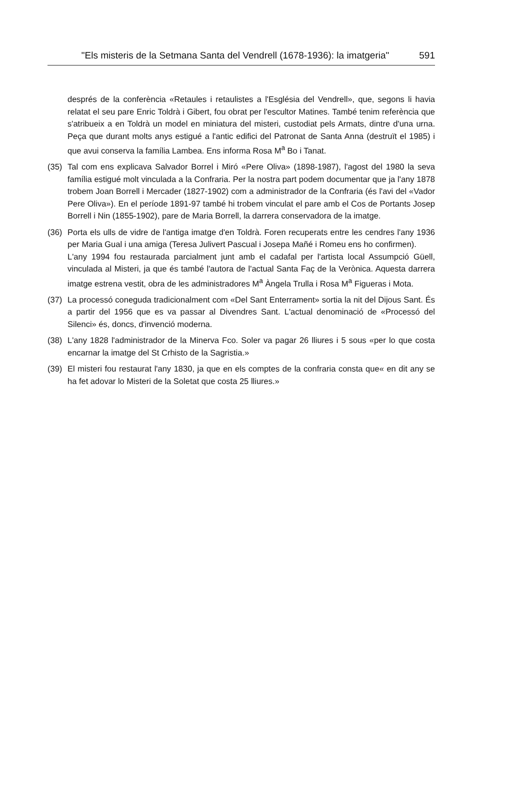"Els misteris de la Setmana Santa del Vendrell (1678-1936): la imatgeria" 591
després de la conferència «Retaules i retaulistes a l'Església del Vendrell», que, segons li havia relatat el seu pare Enric Toldrà i Gibert, fou obrat per l'escultor Matines. També tenim referència que s'atribueix a en Toldrà un model en miniatura del misteri, custodiat pels Armats, dintre d'una urna. Peça que durant molts anys estigué a l'antic edifici del Patronat de Santa Anna (destruït el 1985) i que avui conserva la família Lambea. Ens informa Rosa M<sup>a</sup> Bo i Tanat.
(35) Tal com ens explicava Salvador Borrel i Miró «Pere Oliva» (1898-1987), l'agost del 1980 la seva família estigué molt vinculada a la Confraria. Per la nostra part podem documentar que ja l'any 1878 trobem Joan Borrell i Mercader (1827-1902) com a administrador de la Confraria (és l'avi del «Vador Pere Oliva»). En el període 1891-97 també hi trobem vinculat el pare amb el Cos de Portants Josep Borrell i Nin (1855-1902), pare de Maria Borrell, la darrera conservadora de la imatge.
(36) Porta els ulls de vidre de l'antiga imatge d'en Toldrà. Foren recuperats entre les cendres l'any 1936 per Maria Gual i una amiga (Teresa Julivert Pascual i Josepa Mañé i Romeu ens ho confirmen).
L'any 1994 fou restaurada parcialment junt amb el cadafal per l'artista local Assumpció Güell, vinculada al Misteri, ja que és també l'autora de l'actual Santa Faç de la Verònica. Aquesta darrera imatge estrena vestit, obra de les administradores M<sup>a</sup> Àngela Trulla i Rosa M<sup>a</sup> Figueras i Mota.
(37) La processó coneguda tradicionalment com «Del Sant Enterrament» sortia la nit del Dijous Sant. És a partir del 1956 que es va passar al Divendres Sant. L'actual denominació de «Processó del Silenci» és, doncs, d'invenció moderna.
(38) L'any 1828 l'administrador de la Minerva Fco. Soler va pagar 26 lliures i 5 sous «per lo que costa encarnar la imatge del St Crhisto de la Sagristia.»
(39) El misteri fou restaurat l'any 1830, ja que en els comptes de la confraria consta que« en dit any se ha fet adovar lo Misteri de la Soletat que costa 25 lliures.»